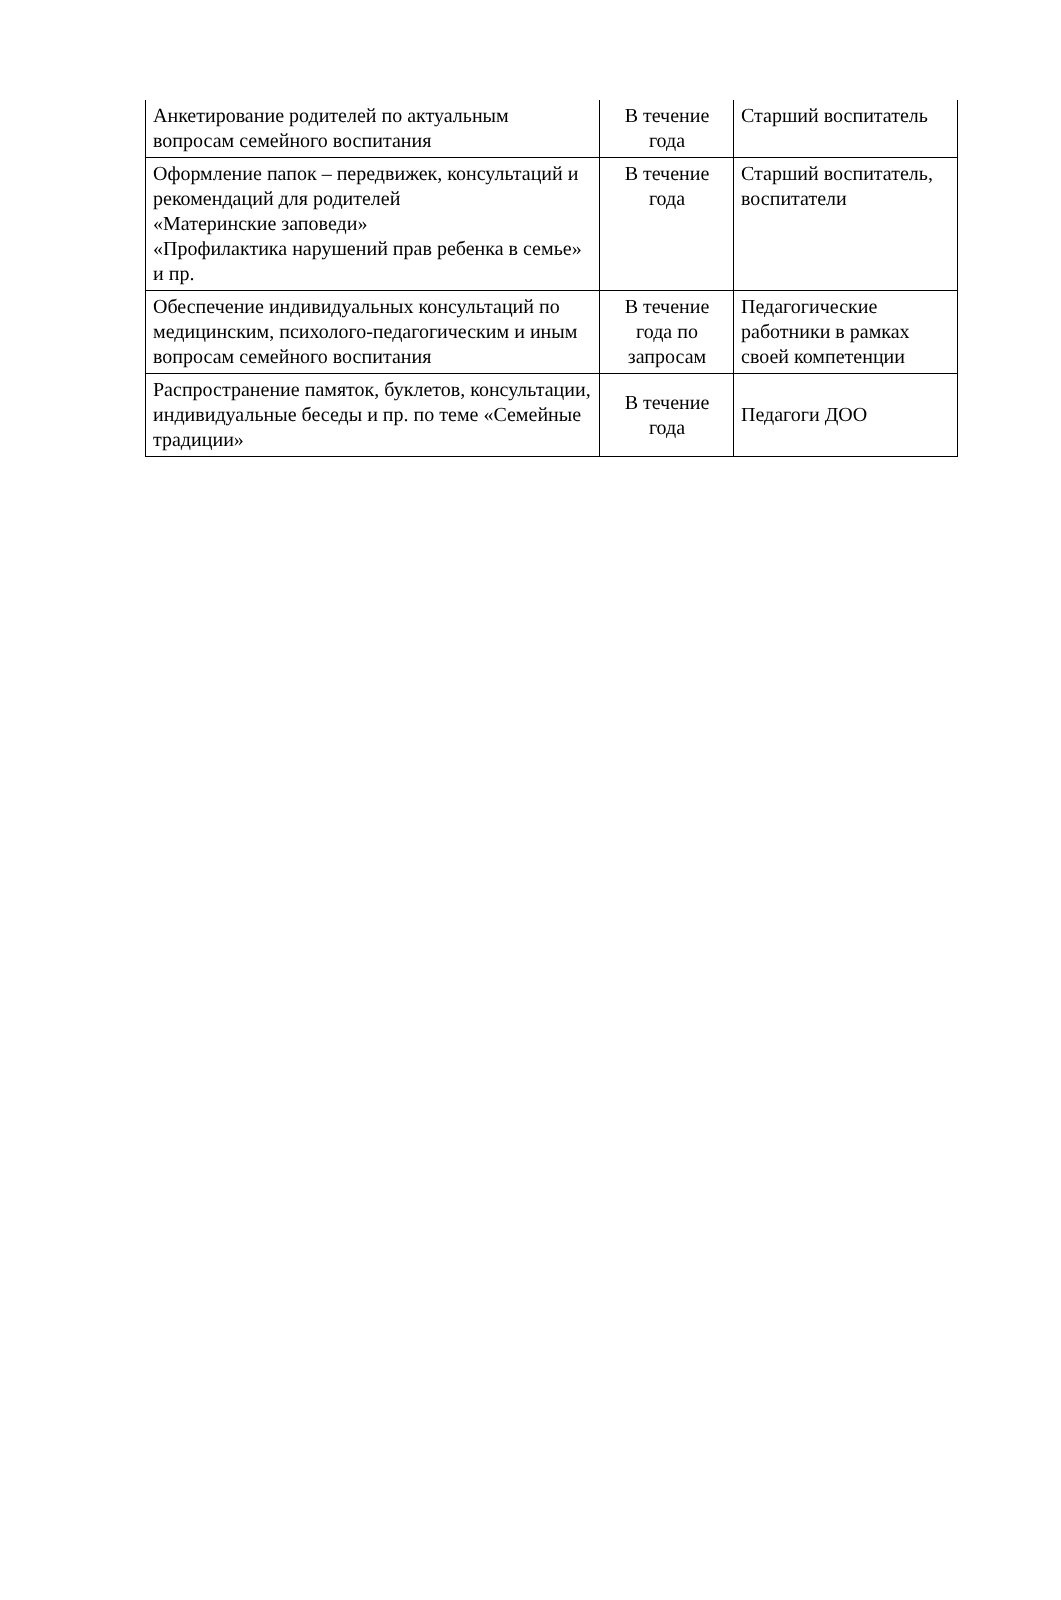| Анкетирование родителей по актуальным вопросам семейного воспитания | В течение года | Старший воспитатель |
| Оформление папок – передвижек, консультаций и рекомендаций для родителей «Материнские заповеди» «Профилактика нарушений прав ребенка в семье» и пр. | В течение года | Старший воспитатель, воспитатели |
| Обеспечение индивидуальных консультаций по медицинским, психолого-педагогическим и иным вопросам семейного воспитания | В течение года по запросам | Педагогические работники в рамках своей компетенции |
| Распространение памяток, буклетов, консультации, индивидуальные беседы и пр. по теме «Семейные традиции» | В течение года | Педагоги ДОО |